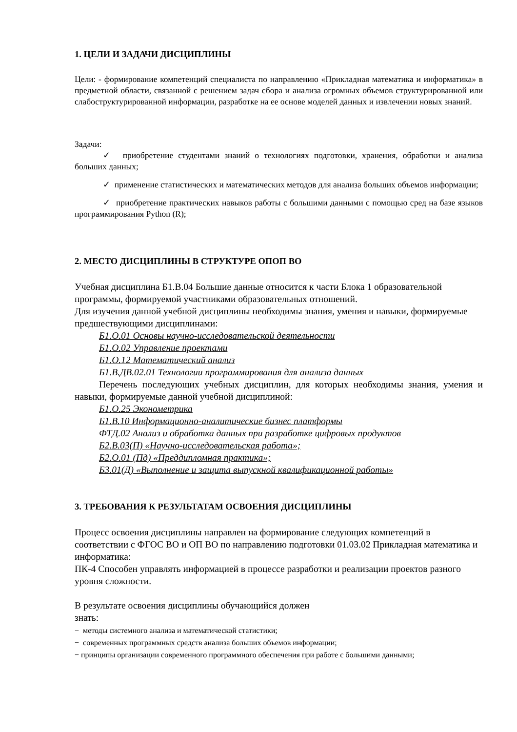1. ЦЕЛИ И ЗАДАЧИ ДИСЦИПЛИНЫ
Цели: - формирование компетенций специалиста по направлению «Прикладная математика и информатика» в предметной области, связанной с решением задач сбора и анализа огромных объемов структурированной или слабоструктурированной информации, разработке на ее основе моделей данных и извлечении новых знаний.
Задачи:
✓ приобретение студентами знаний о технологиях подготовки, хранения, обработки и анализа больших данных;
✓ применение статистических и математических методов для анализа больших объемов информации;
✓ приобретение практических навыков работы с большими данными с помощью сред на базе языков программирования Python (R);
2. МЕСТО ДИСЦИПЛИНЫ В СТРУКТУРЕ ОПОП ВО
Учебная дисциплина Б1.В.04 Большие данные относится к части Блока 1 образовательной программы, формируемой участниками образовательных отношений.
Для изучения данной учебной дисциплины необходимы знания, умения и навыки, формируемые предшествующими дисциплинами:
Б1.О.01 Основы научно-исследовательской деятельности
Б1.О.02 Управление проектами
Б1.О.12 Математический анализ
Б1.В.ДВ.02.01 Технологии программирования для анализа данных
Перечень последующих учебных дисциплин, для которых необходимы знания, умения и навыки, формируемые данной учебной дисциплиной:
Б1.О.25 Эконометрика
Б1.В.10 Информационно-аналитические бизнес платформы
ФТД.02 Анализ и обработка данных при разработке цифровых продуктов
Б2.В.03(П) «Научно-исследовательская работа»;
Б2.О.01 (Пд) «Преддипломная практика»;
Б3.01(Д) «Выполнение и защита выпускной квалификационной работы»
3. ТРЕБОВАНИЯ К РЕЗУЛЬТАТАМ ОСВОЕНИЯ ДИСЦИПЛИНЫ
Процесс освоения дисциплины направлен на формирование следующих компетенций в соответствии с ФГОС ВО и ОП ВО по направлению подготовки 01.03.02 Прикладная математика и информатика:
ПК-4 Способен управлять информацией в процессе разработки и реализации проектов разного уровня сложности.
В результате освоения дисциплины обучающийся должен
знать:
− методы системного анализа и математической статистики;
− современных программных средств анализа больших объемов информации;
− принципы организации современного программного обеспечения при работе с большими данными;